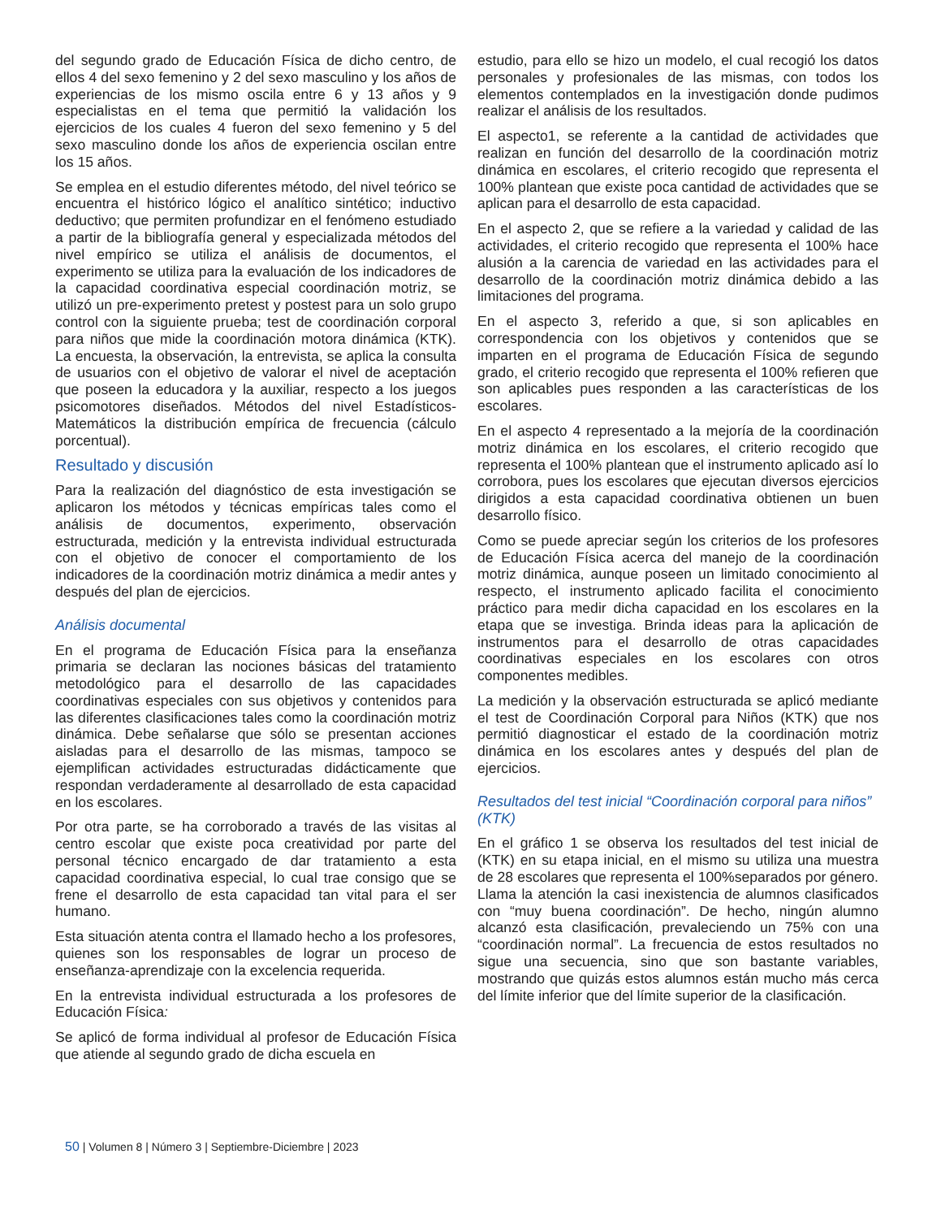del segundo grado de Educación Física de dicho centro, de ellos 4 del sexo femenino y 2 del sexo masculino y los años de experiencias de los mismo oscila entre 6 y 13 años y 9 especialistas en el tema que permitió la validación los ejercicios de los cuales 4 fueron del sexo femenino y 5 del sexo masculino donde los años de experiencia oscilan entre los 15 años.
Se emplea en el estudio diferentes método, del nivel teórico se encuentra el histórico lógico el analítico sintético; inductivo deductivo; que permiten profundizar en el fenómeno estudiado a partir de la bibliografía general y especializada métodos del nivel empírico se utiliza el análisis de documentos, el experimento se utiliza para la evaluación de los indicadores de la capacidad coordinativa especial coordinación motriz, se utilizó un pre-experimento pretest y postest para un solo grupo control con la siguiente prueba; test de coordinación corporal para niños que mide la coordinación motora dinámica (KTK). La encuesta, la observación, la entrevista, se aplica la consulta de usuarios con el objetivo de valorar el nivel de aceptación que poseen la educadora y la auxiliar, respecto a los juegos psicomotores diseñados. Métodos del nivel Estadísticos-Matemáticos la distribución empírica de frecuencia (cálculo porcentual).
Resultado y discusión
Para la realización del diagnóstico de esta investigación se aplicaron los métodos y técnicas empíricas tales como el análisis de documentos, experimento, observación estructurada, medición y la entrevista individual estructurada con el objetivo de conocer el comportamiento de los indicadores de la coordinación motriz dinámica a medir antes y después del plan de ejercicios.
Análisis documental
En el programa de Educación Física para la enseñanza primaria se declaran las nociones básicas del tratamiento metodológico para el desarrollo de las capacidades coordinativas especiales con sus objetivos y contenidos para las diferentes clasificaciones tales como la coordinación motriz dinámica. Debe señalarse que sólo se presentan acciones aisladas para el desarrollo de las mismas, tampoco se ejemplifican actividades estructuradas didácticamente que respondan verdaderamente al desarrollado de esta capacidad en los escolares.
Por otra parte, se ha corroborado a través de las visitas al centro escolar que existe poca creatividad por parte del personal técnico encargado de dar tratamiento a esta capacidad coordinativa especial, lo cual trae consigo que se frene el desarrollo de esta capacidad tan vital para el ser humano.
Esta situación atenta contra el llamado hecho a los profesores, quienes son los responsables de lograr un proceso de enseñanza-aprendizaje con la excelencia requerida.
En la entrevista individual estructurada a los profesores de Educación Física:
Se aplicó de forma individual al profesor de Educación Física que atiende al segundo grado de dicha escuela en
estudio, para ello se hizo un modelo, el cual recogió los datos personales y profesionales de las mismas, con todos los elementos contemplados en la investigación donde pudimos realizar el análisis de los resultados.
El aspecto1, se referente a la cantidad de actividades que realizan en función del desarrollo de la coordinación motriz dinámica en escolares, el criterio recogido que representa el 100% plantean que existe poca cantidad de actividades que se aplican para el desarrollo de esta capacidad.
En el aspecto 2, que se refiere a la variedad y calidad de las actividades, el criterio recogido que representa el 100% hace alusión a la carencia de variedad en las actividades para el desarrollo de la coordinación motriz dinámica debido a las limitaciones del programa.
En el aspecto 3, referido a que, si son aplicables en correspondencia con los objetivos y contenidos que se imparten en el programa de Educación Física de segundo grado, el criterio recogido que representa el 100% refieren que son aplicables pues responden a las características de los escolares.
En el aspecto 4 representado a la mejoría de la coordinación motriz dinámica en los escolares, el criterio recogido que representa el 100% plantean que el instrumento aplicado así lo corrobora, pues los escolares que ejecutan diversos ejercicios dirigidos a esta capacidad coordinativa obtienen un buen desarrollo físico.
Como se puede apreciar según los criterios de los profesores de Educación Física acerca del manejo de la coordinación motriz dinámica, aunque poseen un limitado conocimiento al respecto, el instrumento aplicado facilita el conocimiento práctico para medir dicha capacidad en los escolares en la etapa que se investiga. Brinda ideas para la aplicación de instrumentos para el desarrollo de otras capacidades coordinativas especiales en los escolares con otros componentes medibles.
La medición y la observación estructurada se aplicó mediante el test de Coordinación Corporal para Niños (KTK) que nos permitió diagnosticar el estado de la coordinación motriz dinámica en los escolares antes y después del plan de ejercicios.
Resultados del test inicial “Coordinación corporal para niños” (KTK)
En el gráfico 1 se observa los resultados del test inicial de (KTK) en su etapa inicial, en el mismo su utiliza una muestra de 28 escolares que representa el 100%separados por género. Llama la atención la casi inexistencia de alumnos clasificados con “muy buena coordinación”. De hecho, ningún alumno alcanzó esta clasificación, prevaleciendo un 75% con una “coordinación normal”. La frecuencia de estos resultados no sigue una secuencia, sino que son bastante variables, mostrando que quizás estos alumnos están mucho más cerca del límite inferior que del límite superior de la clasificación.
50 | Volumen 8 | Número 3 | Septiembre-Diciembre | 2023